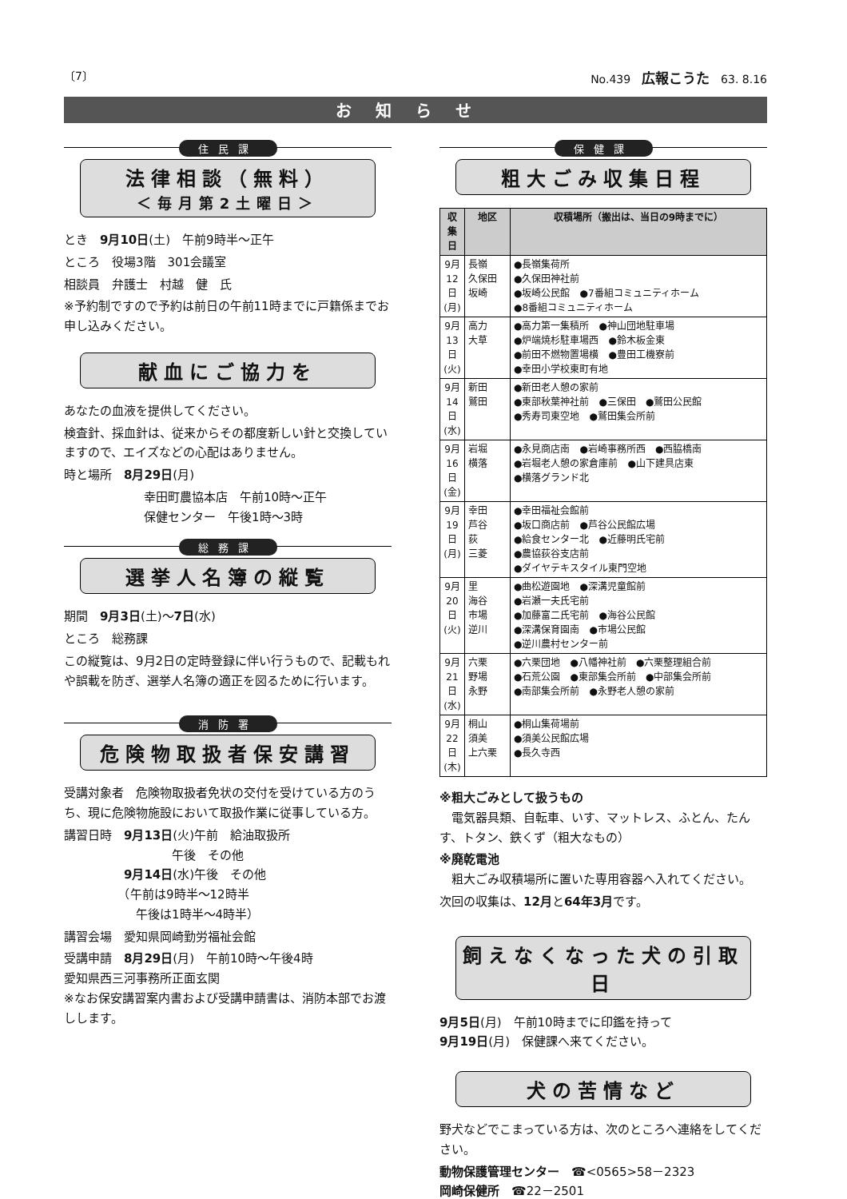〔7〕 No.439　広報こうた　63. 8.16
お知らせ
住民課
法律相談（無料）
＜毎月第2土曜日＞
とき　9月10日(土)　午前9時半～正午
ところ　役場3階　301会議室
相談員　弁護士　村越　健　氏
※予約制ですので予約は前日の午前11時までに戸籍係までお申し込みください。
献血にご協力を
あなたの血液を提供してください。
検査針、採血針は、従来からその都度新しい針と交換していますので、エイズなどの心配はありません。
時と場所　8月29日(月)
幸田町農協本店　午前10時～正午
保健センター　午後1時～3時
総務課
選挙人名簿の縦覧
期間　9月3日(土)～7日(水)
ところ　総務課
この縦覧は、9月2日の定時登録に伴い行うもので、記載もれや誤載を防ぎ、選挙人名簿の適正を図るために行います。
消防署
危険物取扱者保安講習
受講対象者　危険物取扱者免状の交付を受けている方のうち、現に危険物施設において取扱作業に従事している方。
講習日時　9月13日(火)午前　給油取扱所
　　　　　　　　　午後　その他
　　　　　9月14日(水)午後　その他
　　　　　（午前は9時半～12時半
　　　　　　午後は1時半～4時半）
講習会場　愛知県岡崎勤労福祉会館
受講申請　8月29日(月)　午前10時～午後4時
愛知県西三河事務所正面玄関
※なお保安講習案内書および受講申請書は、消防本部でお渡しします。
保健課
粗大ごみ収集日程
| 収集日 | 地区 | 収積場所（搬出は、当日の9時までに） |
| --- | --- | --- |
| 9月12日(月) | 長嶺 久保田 坂崎 | ●長嶺集荷所 ●久保田神社前 ●坂崎公民館 ●7番組コミュニティホーム ●8番組コミュニティホーム |
| 9月13日(火) | 高力 大草 | ●高力第一集積所 ●神山団地駐車場 ●炉端焼杉駐車場西 ●鈴木板金東 ●前田不燃物置場横 ●豊田工機寮前 ●幸田小学校東町有地 |
| 9月14日(水) | 新田 鷲田 | ●新田老人憩の家前 ●東部秋葉神社前 ●三保田 ●鷲田公民館 ●秀寿司東空地 ●鷲田集会所前 |
| 9月16日(金) | 岩堀 横落 | ●永見商店南 ●岩崎事務所西 ●西脇橋南 ●岩堀老人憩の家倉庫前 ●山下建具店東 ●横落グランド北 |
| 9月19日(月) | 幸田 芦谷 荻 三菱 | ●幸田福祉会館前 ●坂口商店前 ●芦谷公民館広場 ●給食センター北 ●近藤明氏宅前 ●農協荻谷支店前 ●ダイヤテキスタイル東門空地 |
| 9月20日(火) | 里 海谷 市場 逆川 | ●曲松遊園地 ●深溝児童館前 ●岩瀬一夫氏宅前 ●加藤富二氏宅前 ●海谷公民館 ●深溝保育園南 ●市場公民館 ●逆川農村センター前 |
| 9月21日(水) | 六栗 野場 永野 | ●六栗団地 ●八幡神社前 ●六栗整理組合前 ●石荒公園 ●東部集会所前 ●中部集会所前 ●南部集会所前 ●永野老人憩の家前 |
| 9月22日(木) | 桐山 須美 上六栗 | ●桐山集荷場前 ●須美公民館広場 ●長久寺西 |
※粗大ごみとして扱うもの
　電気器具類、自転車、いす、マットレス、ふとん、たんす、トタン、鉄くず（粗大なもの）
※廃乾電池
　粗大ごみ収積場所に置いた専用容器へ入れてください。
次回の収集は、12月と64年3月です。
飼えなくなった犬の引取日
9月5日(月)　午前10時までに印鑑を持って
9月19日(月)　保健課へ来てください。
犬の苦情など
野犬などでこまっている方は、次のところへ連絡をしてください。
動物保護管理センター　☎<0565>58－2323
岡崎保健所　☎22－2501